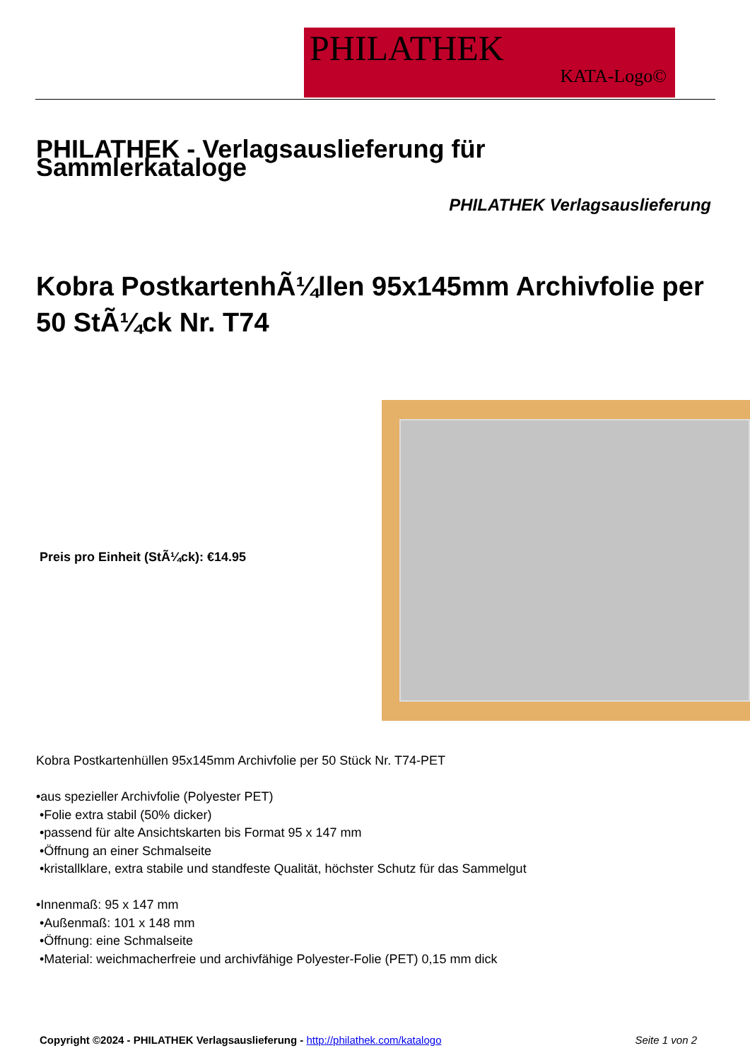PHILATHEK
KATA-Logo©
PHILATHEK - Verlagsauslieferung für Sammlerkataloge
PHILATHEK Verlagsauslieferung
Kobra PostkartenhÃ¼llen 95x145mm Archivfolie per 50 StÃ¼ck Nr. T74
Preis pro Einheit (StÃ¼ck): €14.95
Kobra Postkartenhüllen 95x145mm Archivfolie per 50 Stück Nr. T74-PET
•aus spezieller Archivfolie (Polyester PET)
•Folie extra stabil (50% dicker)
•passend für alte Ansichtskarten bis Format 95 x 147 mm
•Öffnung an einer Schmalseite
•kristallklare, extra stabile und standfeste Qualität, höchster Schutz für das Sammelgut
•Innenmaß: 95 x 147 mm
•Außenmaß: 101 x 148 mm
•Öffnung: eine Schmalseite
•Material: weichmacherfreie und archivfähige Polyester-Folie (PET) 0,15 mm dick
Copyright ©2024 - PHILATHEK Verlagsauslieferung - http://philathek.com/katalogo Seite 1 von 2